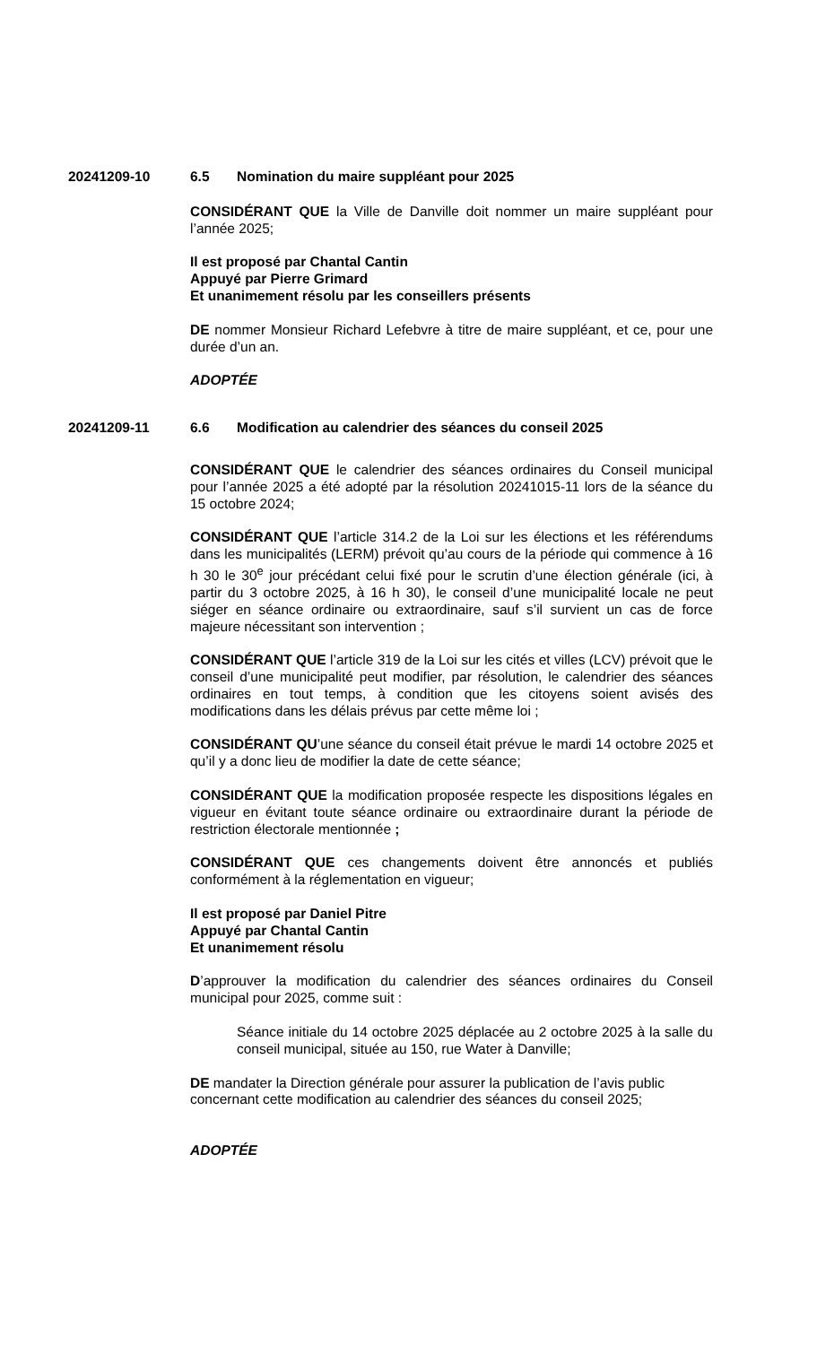20241209-10 6.5 Nomination du maire suppléant pour 2025
CONSIDÉRANT QUE la Ville de Danville doit nommer un maire suppléant pour l’année 2025;
Il est proposé par Chantal Cantin
Appuyé par Pierre Grimard
Et unanimement résolu par les conseillers présents
DE nommer Monsieur Richard Lefebvre à titre de maire suppléant, et ce, pour une durée d’un an.
ADOPTÉE
20241209-11 6.6 Modification au calendrier des séances du conseil 2025
CONSIDÉRANT QUE le calendrier des séances ordinaires du Conseil municipal pour l’année 2025 a été adopté par la résolution 20241015-11 lors de la séance du 15 octobre 2024;
CONSIDÉRANT QUE l’article 314.2 de la Loi sur les élections et les référendums dans les municipalités (LERM) prévoit qu’au cours de la période qui commence à 16 h 30 le 30<sup>e</sup> jour précédant celui fixé pour le scrutin d’une élection générale (ici, à partir du 3 octobre 2025, à 16 h 30), le conseil d’une municipalité locale ne peut siéger en séance ordinaire ou extraordinaire, sauf s’il survient un cas de force majeure nécessitant son intervention ;
CONSIDÉRANT QUE l’article 319 de la Loi sur les cités et villes (LCV) prévoit que le conseil d’une municipalité peut modifier, par résolution, le calendrier des séances ordinaires en tout temps, à condition que les citoyens soient avisés des modifications dans les délais prévus par cette même loi ;
CONSIDÉRANT QU’une séance du conseil était prévue le mardi 14 octobre 2025 et qu’il y a donc lieu de modifier la date de cette séance;
CONSIDÉRANT QUE la modification proposée respecte les dispositions légales en vigueur en évitant toute séance ordinaire ou extraordinaire durant la période de restriction électorale mentionnée ;
CONSIDÉRANT QUE ces changements doivent être annoncés et publiés conformément à la réglementation en vigueur;
Il est proposé par Daniel Pitre
Appuyé par Chantal Cantin
Et unanimement résolu
D’approuver la modification du calendrier des séances ordinaires du Conseil municipal pour 2025, comme suit :
Séance initiale du 14 octobre 2025 déplacée au 2 octobre 2025 à la salle du conseil municipal, située au 150, rue Water à Danville;
DE mandater la Direction générale pour assurer la publication de l’avis public concernant cette modification au calendrier des séances du conseil 2025;
ADOPTÉE